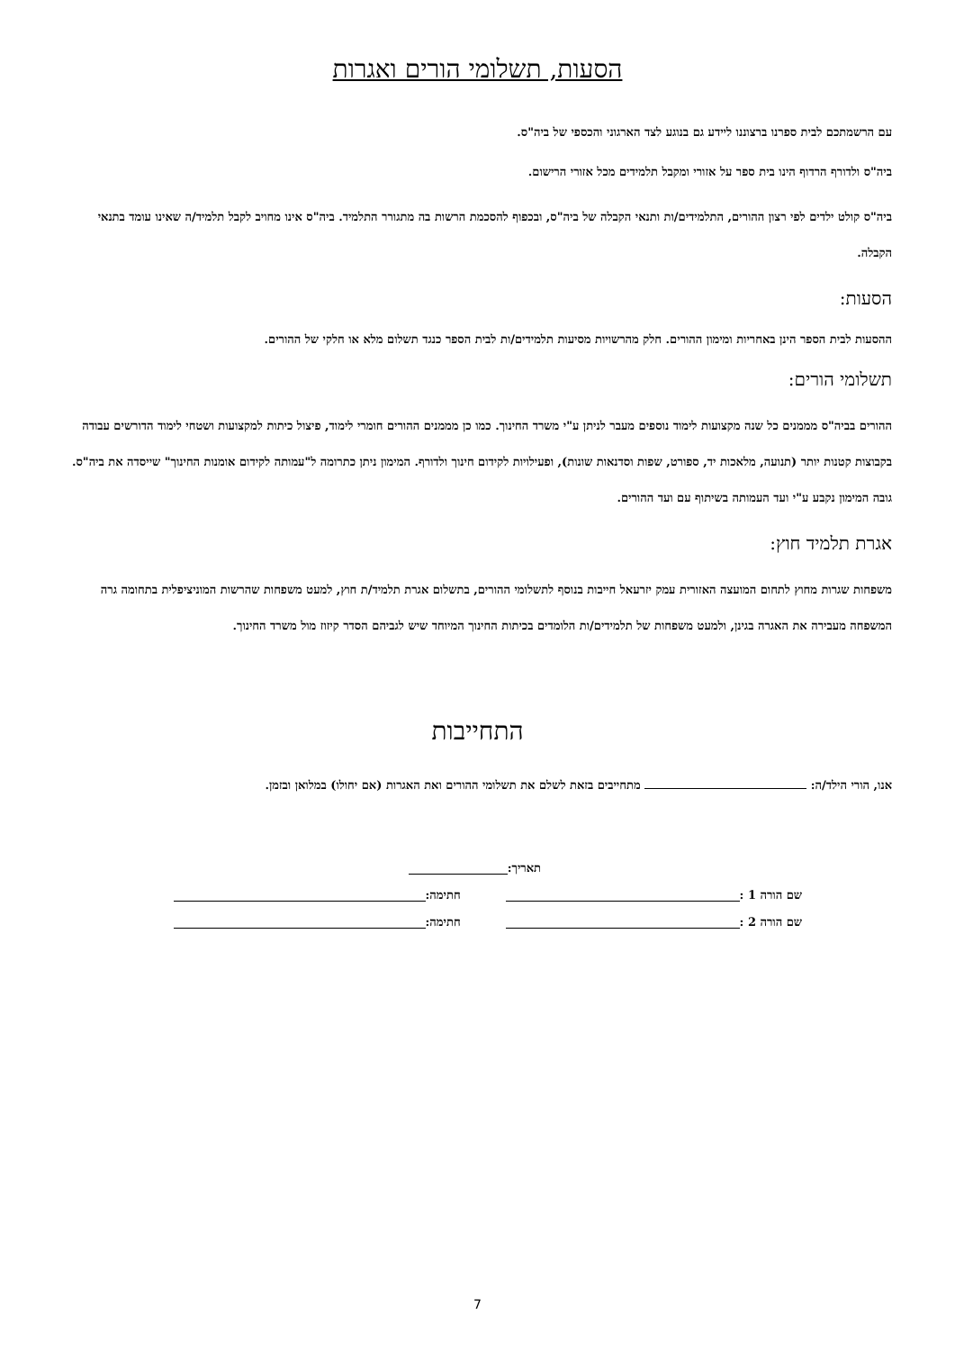הסעות, תשלומי הורים ואגרות
עם הרשמתכם לבית ספרנו ברצוננו ליידע גם בנוגע לצד הארגוני והכספי של ביה"ס.
ביה"ס ולדורף הרדוף הינו בית ספר על אזורי ומקבל תלמידים מכל אזורי הרישום.
ביה"ס קולט ילדים לפי רצון ההורים, התלמידים/ות ותנאי הקבלה של ביה"ס, ובכפוף להסכמת הרשות בה מתגורר התלמיד. ביה"ס אינו מחויב לקבל תלמיד/ה שאינו עומד בתנאי הקבלה.
הסעות:
ההסעות לבית הספר הינן באחריות ומימון ההורים. חלק מהרשויות מסיעות תלמידים/ות לבית הספר כנגד תשלום מלא או חלקי של ההורים.
תשלומי הורים:
ההורים בביה"ס מממנים כל שנה מקצועות לימוד נוספים מעבר לניתן ע"י משרד החינוך. כמו כן מממנים ההורים חומרי לימוד, פיצול כיתות למקצועות ושטחי לימוד הדורשים עבודה בקבוצות קטנות יותר (תנועה, מלאכות יד, ספורט, שפות וסדנאות שונות), ופעילויות לקידום חינוך ולדורף. המימון ניתן כתרומה ל"עמותה לקידום אומנות החינוך" שייסדה את ביה"ס. גובה המימון נקבע ע"י ועד העמותה בשיתוף עם ועד ההורים.
אגרת תלמיד חוץ:
משפחות שגרות מחוץ לתחום המועצה האזורית עמק יזרעאל חייבות בנוסף לתשלומי ההורים, בתשלום אגרת תלמיד/ת חוץ, למעט משפחות שהרשות המוניציפלית בתחומה גרה המשפחה מעבירה את האגרה בגינן, ולמעט משפחות של תלמידים/ות הלומדים בכיתות החינוך המיוחד שיש לגביהם הסדר קיזוז מול משרד החינוך.
התחייבות
אנו, הורי הילד/ה: מתחייבים בזאת לשלם את תשלומי ההורים ואת האגרות (אם יחולו) במלואן ובזמן.
תאריך:
שם הורה 1 : חתימה:
שם הורה 2 : חתימה:
7